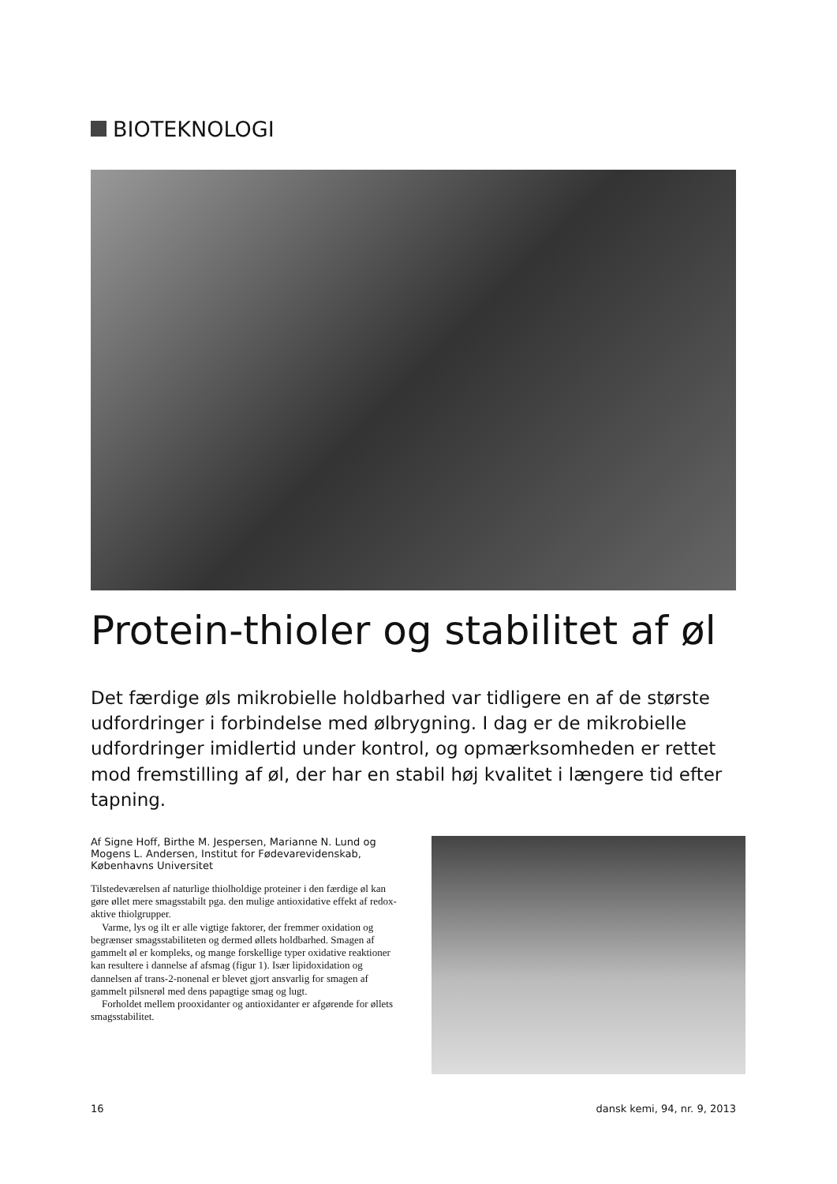BIOTEKNOLOGI
Protein-thioler og stabilitet af øl
Det færdige øls mikrobielle holdbarhed var tidligere en af de største udfordringer i forbindelse med ølbrygning. I dag er de mikrobielle udfordringer imidlertid under kontrol, og opmærksomheden er rettet mod fremstilling af øl, der har en stabil høj kvalitet i længere tid efter tapning.
Af Signe Hoff, Birthe M. Jespersen, Marianne N. Lund og Mogens L. Andersen, Institut for Fødevarevidenskab, Københavns Universitet
Tilstedeværelsen af naturlige thiolholdige proteiner i den færdige øl kan gøre øllet mere smagsstabilt pga. den mulige antioxidative effekt af redox-aktive thiolgrupper.
Varme, lys og ilt er alle vigtige faktorer, der fremmer oxidation og begrænser smagsstabiliteten og dermed øllets holdbarhed. Smagen af gammelt øl er kompleks, og mange forskellige typer oxidative reaktioner kan resultere i dannelse af afsmag (figur 1). Især lipidoxidation og dannelsen af trans-2-nonenal er blevet gjort ansvarlig for smagen af gammelt pilsnerøl med dens papagtige smag og lugt.
Forholdet mellem prooxidanter og antioxidanter er afgørende for øllets smagsstabilitet.
16 dansk kemi, 94, nr. 9, 2013